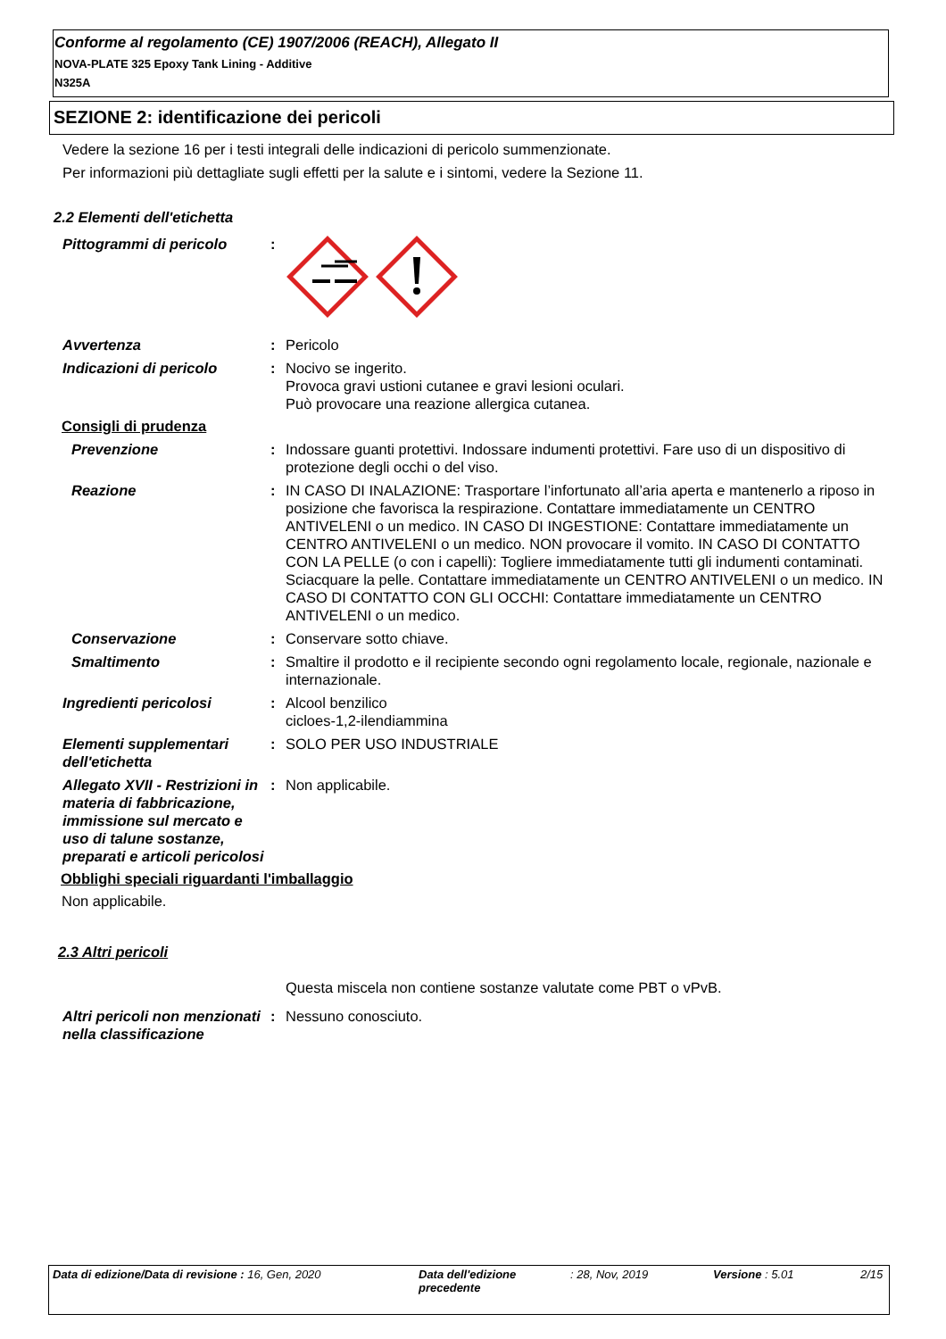Conforme al regolamento (CE) 1907/2006 (REACH), Allegato II
NOVA-PLATE 325 Epoxy Tank Lining - Additive
N325A
SEZIONE 2: identificazione dei pericoli
Vedere la sezione 16 per i testi integrali delle indicazioni di pericolo summenzionate.
Per informazioni più dettagliate sugli effetti per la salute e i sintomi, vedere la Sezione 11.
2.2 Elementi dell'etichetta
Pittogrammi di pericolo :
Avvertenza : Pericolo
Indicazioni di pericolo : Nocivo se ingerito.
Provoca gravi ustioni cutanee e gravi lesioni oculari.
Può provocare una reazione allergica cutanea.
Consigli di prudenza
Prevenzione : Indossare guanti protettivi. Indossare indumenti protettivi. Fare uso di un dispositivo di protezione degli occhi o del viso.
Reazione : IN CASO DI INALAZIONE: Trasportare l’infortunato all’aria aperta e mantenerlo a riposo in posizione che favorisca la respirazione. Contattare immediatamente un CENTRO ANTIVELENI o un medico. IN CASO DI INGESTIONE: Contattare immediatamente un CENTRO ANTIVELENI o un medico. NON provocare il vomito. IN CASO DI CONTATTO CON LA PELLE (o con i capelli): Togliere immediatamente tutti gli indumenti contaminati. Sciacquare la pelle. Contattare immediatamente un CENTRO ANTIVELENI o un medico. IN CASO DI CONTATTO CON GLI OCCHI: Contattare immediatamente un CENTRO ANTIVELENI o un medico.
Conservazione : Conservare sotto chiave.
Smaltimento : Smaltire il prodotto e il recipiente secondo ogni regolamento locale, regionale, nazionale e internazionale.
Ingredienti pericolosi : Alcool benzilico
cicloes-1,2-ilendiammina
Elementi supplementari dell'etichetta
: SOLO PER USO INDUSTRIALE
Allegato XVII - Restrizioni in materia di fabbricazione, immissione sul mercato e uso di talune sostanze, preparati e articoli pericolosi
: Non applicabile.
Obblighi speciali riguardanti l'imballaggio
Non applicabile.
2.3 Altri pericoli
Questa miscela non contiene sostanze valutate come PBT o vPvB.
Altri pericoli non menzionati nella classificazione
: Nessuno conosciuto.
Data di edizione/Data di revisione : 16, Gen, 2020 Data dell'edizione precedente
: 28, Nov, 2019 Versione : 5.01 2/15